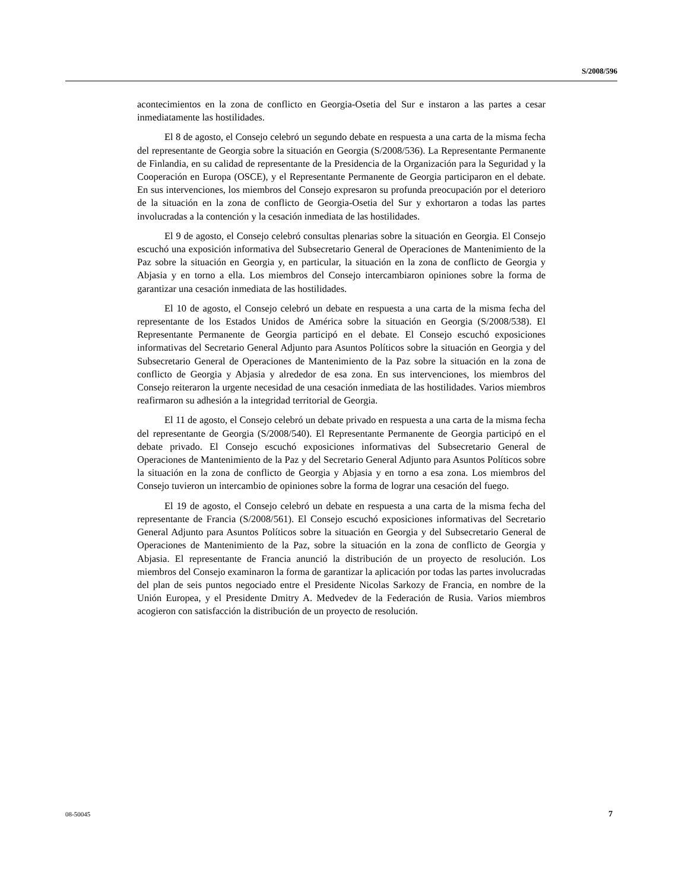S/2008/596
acontecimientos en la zona de conflicto en Georgia-Osetia del Sur e instaron a las partes a cesar inmediatamente las hostilidades.
El 8 de agosto, el Consejo celebró un segundo debate en respuesta a una carta de la misma fecha del representante de Georgia sobre la situación en Georgia (S/2008/536). La Representante Permanente de Finlandia, en su calidad de representante de la Presidencia de la Organización para la Seguridad y la Cooperación en Europa (OSCE), y el Representante Permanente de Georgia participaron en el debate. En sus intervenciones, los miembros del Consejo expresaron su profunda preocupación por el deterioro de la situación en la zona de conflicto de Georgia-Osetia del Sur y exhortaron a todas las partes involucradas a la contención y la cesación inmediata de las hostilidades.
El 9 de agosto, el Consejo celebró consultas plenarias sobre la situación en Georgia. El Consejo escuchó una exposición informativa del Subsecretario General de Operaciones de Mantenimiento de la Paz sobre la situación en Georgia y, en particular, la situación en la zona de conflicto de Georgia y Abjasia y en torno a ella. Los miembros del Consejo intercambiaron opiniones sobre la forma de garantizar una cesación inmediata de las hostilidades.
El 10 de agosto, el Consejo celebró un debate en respuesta a una carta de la misma fecha del representante de los Estados Unidos de América sobre la situación en Georgia (S/2008/538). El Representante Permanente de Georgia participó en el debate. El Consejo escuchó exposiciones informativas del Secretario General Adjunto para Asuntos Políticos sobre la situación en Georgia y del Subsecretario General de Operaciones de Mantenimiento de la Paz sobre la situación en la zona de conflicto de Georgia y Abjasia y alrededor de esa zona. En sus intervenciones, los miembros del Consejo reiteraron la urgente necesidad de una cesación inmediata de las hostilidades. Varios miembros reafirmaron su adhesión a la integridad territorial de Georgia.
El 11 de agosto, el Consejo celebró un debate privado en respuesta a una carta de la misma fecha del representante de Georgia (S/2008/540). El Representante Permanente de Georgia participó en el debate privado. El Consejo escuchó exposiciones informativas del Subsecretario General de Operaciones de Mantenimiento de la Paz y del Secretario General Adjunto para Asuntos Políticos sobre la situación en la zona de conflicto de Georgia y Abjasia y en torno a esa zona. Los miembros del Consejo tuvieron un intercambio de opiniones sobre la forma de lograr una cesación del fuego.
El 19 de agosto, el Consejo celebró un debate en respuesta a una carta de la misma fecha del representante de Francia (S/2008/561). El Consejo escuchó exposiciones informativas del Secretario General Adjunto para Asuntos Políticos sobre la situación en Georgia y del Subsecretario General de Operaciones de Mantenimiento de la Paz, sobre la situación en la zona de conflicto de Georgia y Abjasia. El representante de Francia anunció la distribución de un proyecto de resolución. Los miembros del Consejo examinaron la forma de garantizar la aplicación por todas las partes involucradas del plan de seis puntos negociado entre el Presidente Nicolas Sarkozy de Francia, en nombre de la Unión Europea, y el Presidente Dmitry A. Medvedev de la Federación de Rusia. Varios miembros acogieron con satisfacción la distribución de un proyecto de resolución.
08-50045 7